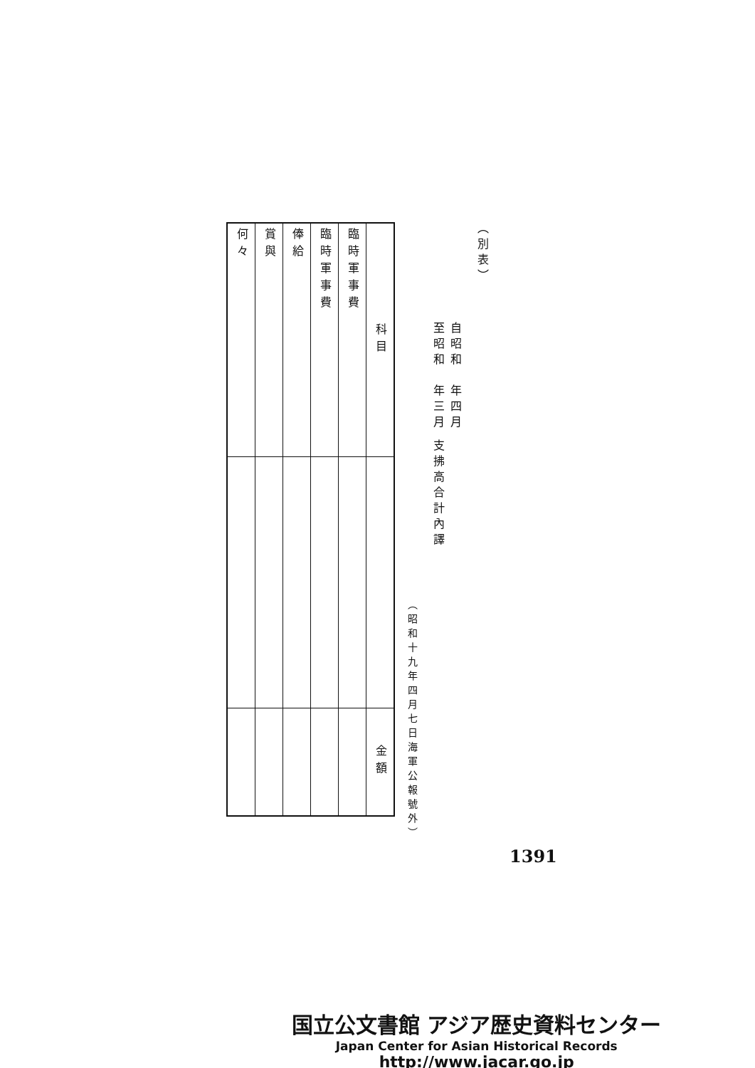（別表）
自昭和　年四月
至昭和　年三月 支拂高合計內譯
（昭和十九年四月七日海軍公報號外）
| 科目 | | 金額 |
| --- | --- | --- |
| 臨時軍事費 | | |
| 臨時軍事費 | | |
| 俸給 | | |
| 賞與 | | |
| 何々 | | |
1391
国立公文書館 アジア歴史資料センター
Japan Center for Asian Historical Records
http://www.jacar.go.jp